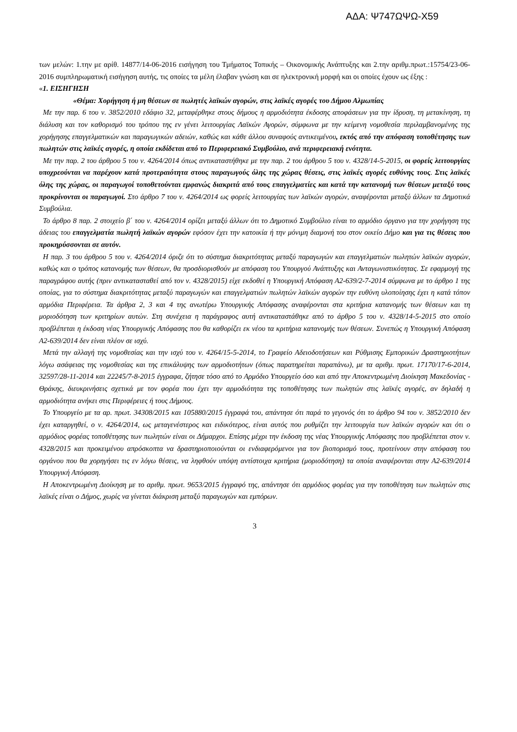ΑΔΑ: Ψ747ΩΨΩ-Χ59
των μελών: 1.την με αρίθ. 14877/14-06-2016 εισήγηση του Τμήματος Τοπικής – Οικονομικής Ανάπτυξης και 2.την αριθμ.πρωτ.:15754/23-06-2016 συμπληρωματική εισήγηση αυτής, τις οποίες τα μέλη έλαβαν γνώση και σε ηλεκτρονική μορφή και οι οποίες έχουν ως έξης :
«1. ΕΙΣΗΓΗΣΗ
«Θέμα: Χορήγηση ή μη θέσεων σε πωλητές λαϊκών αγορών, στις λαϊκές αγορές του Δήμου Αλμωπίας
Με την παρ. 6 του ν. 3852/2010 εδάφιο 32, μεταφέρθηκε στους δήμους η αρμοδιότητα έκδοσης αποφάσεων για την ίδρυση, τη μετακίνηση, τη διάλυση και τον καθορισμό του τρόπου της εν γένει λειτουργίας Λαϊκών Αγορών, σύμφωνα με την κείμενη νομοθεσία περιλαμβανομένης της χορήγησης επαγγελματικών και παραγωγικών αδειών, καθώς και κάθε άλλου συναφούς αντικειμένου, εκτός από την απόφαση τοποθέτησης των πωλητών στις λαϊκές αγορές, η οποία εκδίδεται από το Περιφερειακό Συμβούλιο, ανά περιφερειακή ενότητα.
Με την παρ. 2 του άρθρου 5 του ν. 4264/2014 όπως αντικαταστήθηκε με την παρ. 2 του άρθρου 5 του ν. 4328/14-5-2015, οι φορείς λειτουργίας υποχρεούνται να παρέχουν κατά προτεραιότητα στους παραγωγούς όλης της χώρας θέσεις, στις λαϊκές αγορές ευθύνης τους. Στις λαϊκές όλης της χώρας, οι παραγωγοί τοποθετούνται εμφανώς διακριτά από τους επαγγελματίες και κατά την κατανομή των θέσεων μεταξύ τους προκρίνονται οι παραγωγοί. Στο άρθρο 7 του ν. 4264/2014 ως φορείς λειτουργίας των λαϊκών αγορών, αναφέρονται μεταξύ άλλων τα Δημοτικά Συμβούλια.
Το άρθρο 8 παρ. 2 στοιχείο β΄ του ν. 4264/2014 ορίζει μεταξύ άλλων ότι το Δημοτικό Συμβούλιο είναι το αρμόδιο όργανο για την χορήγηση της άδειας του επαγγελματία πωλητή λαϊκών αγορών εφόσον έχει την κατοικία ή την μόνιμη διαμονή του στον οικείο Δήμο και για τις θέσεις που προκηρύσσονται σε αυτόν.
Η παρ. 3 του άρθρου 5 του ν. 4264/2014 όριζε ότι το σύστημα διακριτότητας μεταξύ παραγωγών και επαγγελματιών πωλητών λαϊκών αγορών, καθώς και ο τρόπος κατανομής των θέσεων, θα προσδιορισθούν με απόφαση του Υπουργού Ανάπτυξης και Ανταγωνιστικότητας. Σε εφαρμογή της παραγράφου αυτής (πριν αντικατασταθεί από τον ν. 4328/2015) είχε εκδοθεί η Υπουργική Απόφαση Α2-639/2-7-2014 σύμφωνα με το άρθρο 1 της οποίας, για το σύστημα διακριτότητας μεταξύ παραγωγών και επαγγελματιών πωλητών λαϊκών αγορών την ευθύνη υλοποίησης έχει η κατά τόπον αρμόδια Περιφέρεια. Τα άρθρα 2, 3 και 4 της ανωτέρω Υπουργικής Απόφασης αναφέρονται στα κριτήρια κατανομής των θέσεων και τη μοριοδότηση των κριτηρίων αυτών. Στη συνέχεια η παράγραφος αυτή αντικαταστάθηκε από το άρθρο 5 του ν. 4328/14-5-2015 στο οποίο προβλέπεται η έκδοση νέας Υπουργικής Απόφασης που θα καθορίζει εκ νέου τα κριτήρια κατανομής των θέσεων. Συνεπώς η Υπουργική Απόφαση Α2-639/2014 δεν είναι πλέον σε ισχύ.
Μετά την αλλαγή της νομοθεσίας και την ισχύ του ν. 4264/15-5-2014, το Γραφείο Αδειοδοτήσεων και Ρύθμισης Εμπορικών Δραστηριοτήτων λόγω ασάφειας της νομοθεσίας και της επικάλυψης των αρμοδιοτήτων (όπως παρατηρείται παραπάνω), με τα αριθμ. πρωτ. 17170/17-6-2014, 32597/28-11-2014 και 22245/7-8-2015 έγγραφα, ζήτησε τόσο από το Αρμόδιο Υπουργείο όσο και από την Αποκεντρωμένη Διοίκηση Μακεδονίας - Θράκης, διευκρινήσεις σχετικά με τον φορέα που έχει την αρμοδιότητα της τοποθέτησης των πωλητών στις λαϊκές αγορές, αν δηλαδή η αρμοδιότητα ανήκει στις Περιφέρειες ή τους Δήμους.
Το Υπουργείο με τα αρ. πρωτ. 34308/2015 και 105880/2015 έγγραφά του, απάντησε ότι παρά το γεγονός ότι το άρθρο 94 του ν. 3852/2010 δεν έχει καταργηθεί, ο ν. 4264/2014, ως μεταγενέστερος και ειδικότερος, είναι αυτός που ρυθμίζει την λειτουργία των λαϊκών αγορών και ότι ο αρμόδιος φορέας τοποθέτησης των πωλητών είναι οι Δήμαρχοι. Επίσης μέχρι την έκδοση της νέας Υπουργικής Απόφασης που προβλέπεται στον ν. 4328/2015 και προκειμένου απρόσκοπτα να δραστηριοποιούνται οι ενδιαφερόμενοι για τον βιοπορισμό τους, προτείνουν στην απόφαση του οργάνου που θα χορηγήσει τις εν λόγω θέσεις, να ληφθούν υπόψη αντίστοιχα κριτήρια (μοριοδότηση) τα οποία αναφέρονται στην Α2-639/2014 Υπουργική Απόφαση.
Η Αποκεντρωμένη Διοίκηση με το αριθμ. πρωτ. 9653/2015 έγγραφό της, απάντησε ότι αρμόδιος φορέας για την τοποθέτηση των πωλητών στις λαϊκές είναι ο Δήμος, χωρίς να γίνεται διάκριση μεταξύ παραγωγών και εμπόρων.
3